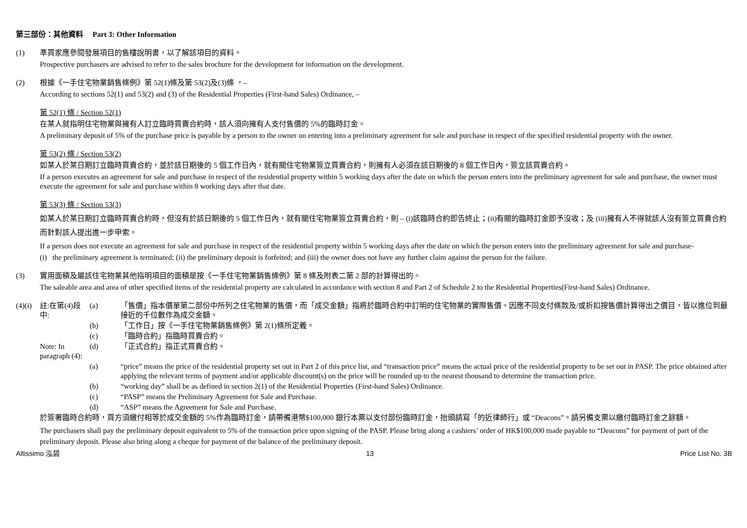第三部份：其他資料 Part 3: Other Information
(1) 準買家應參閱發展項目的售樓說明書，以了解該項目的資料。
Prospective purchasers are advised to refer to the sales brochure for the development for information on the development.
(2) 根據《一手住宅物業銷售條例》第 52(1)條及第 53(2)及(3)條 ，–
According to sections 52(1) and 53(2) and (3) of the Residential Properties (First-hand Sales) Ordinance, –
第 52(1) 條 / Section 52(1)
在某人就指明住宅物業與擁有人訂立臨時買賣合約時，該人須向擁有人支付售價的 5%的臨時訂金。
A preliminary deposit of 5% of the purchase price is payable by a person to the owner on entering into a preliminary agreement for sale and purchase in respect of the specified residential property with the owner.
第 53(2) 條 / Section 53(2)
如某人於某日期訂立臨時買賣合約，並於該日期後的 5 個工作日內，就有關住宅物業簽立買賣合約，則擁有人必須在該日期後的 8 個工作日內，簽立該買賣合約。
If a person executes an agreement for sale and purchase in respect of the residential property within 5 working days after the date on which the person enters into the preliminary agreement for sale and purchase, the owner must execute the agreement for sale and purchase within 8 working days after that date.
第 53(3) 條 / Section 53(3)
如某人於某日期訂立臨時買賣合約時，但沒有於該日期後的 5 個工作日內，就有關住宅物業簽立買賣合約，則 – (i)該臨時合約即告終止；(ii)有關的臨時訂金即予沒收；及 (iii)擁有人不得就該人沒有簽立買賣合約而針對該人提出進一步申索。
If a person does not execute an agreement for sale and purchase in respect of the residential property within 5 working days after the date on which the person enters into the preliminary agreement for sale and purchase-
(i) the preliminary agreement is terminated; (ii) the preliminary deposit is forfeited; and (iii) the owner does not have any further claim against the person for the failure.
(3) 實用面積及屬該住宅物業其他指明項目的面積是按《一手住宅物業銷售條例》第 8 條及附表二第 2 部的計算得出的。
The saleable area and area of other specified items of the residential property are calculated in accordance with section 8 and Part 2 of Schedule 2 to the Residential Properties(First-hand Sales) Ordinance.
(4)(i)
註:在第(4)段中:
(a)
「售價」指本價單第二部份中所列之住宅物業的售價，而「成交金額」指將於臨時合約中訂明的住宅物業的實際售價。因應不同支付條款及/或折扣按售價計算得出之價目，皆以進位到最接近的千位數作為成交金額。
(b)
「工作日」按《一手住宅物業銷售條例》第 2(1)條所定義。
(c)
「臨時合約」指臨時買賣合約。
Note: In paragraph (4):
(d)
「正式合約」指正式買賣合約。
(a)
“price” means the price of the residential property set out in Part 2 of this price list, and “transaction price” means the actual price of the residential property to be set out in PASP. The price obtained after applying the relevant terms of payment and/or applicable discount(s) on the price will be rounded up to the nearest thousand to determine the transaction price.
(b)
“working day” shall be as defined in section 2(1) of the Residential Properties (First-hand Sales) Ordinance.
(c)
“PASP” means the Preliminary Agreement for Sale and Purchase.
(d)
“ASP” means the Agreement for Sale and Purchase.
於簽署臨時合約時，買方須繳付相等於成交金額的 5%作為臨時訂金，請帶備港幣$100,000 銀行本票以支付部份臨時訂金，抬頭請寫「的近律師行」或 “Deacons”。請另備支票以繳付臨時訂金之餘額。
The purchasers shall pay the preliminary deposit equivalent to 5% of the transaction price upon signing of the PASP. Please bring along a cashiers’ order of HK$100,000 made payable to “Deacons” for payment of part of the preliminary deposit. Please also bring along a cheque for payment of the balance of the preliminary deposit.
Altissimo 泓碧 13 Price List No. 3B